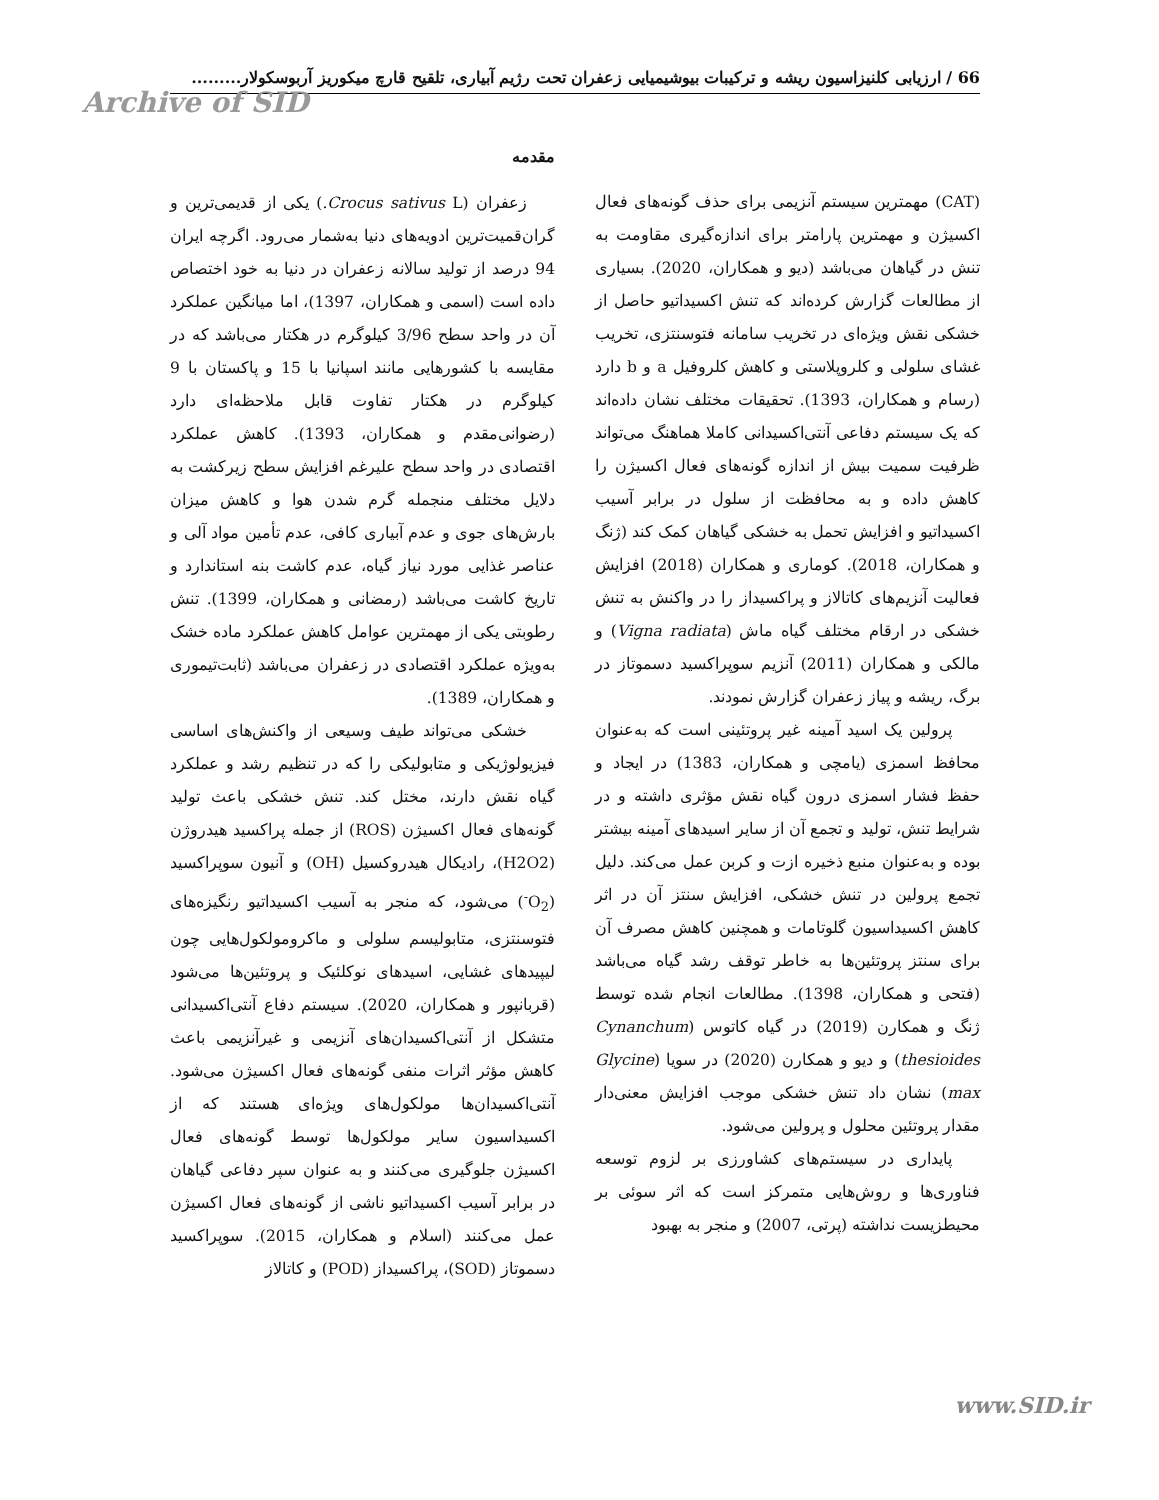66 / ارزیابی کلنیزاسیون ریشه و ترکیبات بیوشیمیایی زعفران تحت رژیم آبیاری، تلقیح قارچ میکوریز آربوسکولار.........
Archive of SID
مقدمه
زعفران (Crocus sativus L.) یکی از قدیمی‌ترین و گران‌قمیت‌ترین ادویه‌های دنیا به‌شمار می‌رود. اگرچه ایران 94 درصد از تولید سالانه زعفران در دنیا به خود اختصاص داده است (اسمی و همکاران، 1397)، اما میانگین عملکرد آن در واحد سطح 3/96 کیلوگرم در هکتار می‌باشد که در مقایسه با کشورهایی مانند اسپانیا با 15 و پاکستان با 9 کیلوگرم در هکتار تفاوت قابل ملاحظه‌ای دارد (رضوانی‌مقدم و همکاران، 1393). کاهش عملکرد اقتصادی در واحد سطح علیرغم افزایش سطح زیرکشت به دلایل مختلف منجمله گرم شدن هوا و کاهش میزان بارش‌های جوی و عدم آبیاری کافی، عدم تأمین مواد آلی و عناصر غذایی مورد نیاز گیاه، عدم کاشت بنه استاندارد و تاریخ کاشت می‌باشد (رمضانی و همکاران، 1399). تنش رطوبتی یکی از مهمترین عوامل کاهش عملکرد ماده خشک به‌ویژه عملکرد اقتصادی در زعفران می‌باشد (ثابت‌تیموری و همکاران، 1389).
خشکی می‌تواند طیف وسیعی از واکنش‌های اساسی فیزیولوژیکی و متابولیکی را که در تنظیم رشد و عملکرد گیاه نقش دارند، مختل کند. تنش خشکی باعث تولید گونه‌های فعال اکسیژن (ROS) از جمله پراکسید هیدروژن (H2O2)، رادیکال هیدروکسیل (OH) و آنیون سوپراکسید (O<sub>2</sub><sup>-</sup>) می‌شود، که منجر به آسیب اکسیداتیو رنگیزه‌های فتوسنتزی، متابولیسم سلولی و ماکرومولکول‌هایی چون لیپیدهای غشایی، اسیدهای نوکلئیک و پروتئین‌ها می‌شود (قربانپور و همکاران، 2020). سیستم دفاع آنتی‌اکسیدانی متشکل از آنتی‌اکسیدان‌های آنزیمی و غیرآنزیمی باعث کاهش مؤثر اثرات منفی گونه‌های فعال اکسیژن می‌شود. آنتی‌اکسیدان‌ها مولکول‌های ویژه‌ای هستند که از اکسیداسیون سایر مولکول‌ها توسط گونه‌های فعال اکسیژن جلوگیری می‌کنند و به عنوان سپر دفاعی گیاهان در برابر آسیب اکسیداتیو ناشی از گونه‌های فعال اکسیژن عمل می‌کنند (اسلام و همکاران، 2015). سوپراکسید دسموتاز (SOD)، پراکسیداز (POD) و کاتالاز
(CAT) مهمترین سیستم آنزیمی برای حذف گونه‌های فعال اکسیژن و مهمترین پارامتر برای اندازه‌گیری مقاومت به تنش در گیاهان می‌باشد (دیو و همکاران، 2020). بسیاری از مطالعات گزارش کرده‌اند که تنش اکسیداتیو حاصل از خشکی نقش ویژه‌ای در تخریب سامانه فتوسنتزی، تخریب غشای سلولی و کلروپلاستی و کاهش کلروفیل a و b دارد (رسام و همکاران، 1393). تحقیقات مختلف نشان داده‌اند که یک سیستم دفاعی آنتی‌اکسیدانی کاملا هماهنگ می‌تواند ظرفیت سمیت بیش از اندازه گونه‌های فعال اکسیژن را کاهش داده و به محافظت از سلول در برابر آسیب اکسیداتیو و افزایش تحمل به خشکی گیاهان کمک کند (ژنگ و همکاران، 2018). کوماری و همکاران (2018) افزایش فعالیت آنزیم‌های کاتالاز و پراکسیداز را در واکنش به تنش خشکی در ارقام مختلف گیاه ماش (Vigna radiata) و مالکی و همکاران (2011) آنزیم سوپراکسید دسموتاز در برگ، ریشه و پیاز زعفران گزارش نمودند.
پرولین یک اسید آمینه غیر پروتئینی است که به‌عنوان محافظ اسمزی (یامچی و همکاران، 1383) در ایجاد و حفظ فشار اسمزی درون گیاه نقش مؤثری داشته و در شرایط تنش، تولید و تجمع آن از سایر اسیدهای آمینه بیشتر بوده و به‌عنوان منبع ذخیره ازت و کربن عمل می‌کند. دلیل تجمع پرولین در تنش خشکی، افزایش سنتز آن در اثر کاهش اکسیداسیون گلوتامات و همچنین کاهش مصرف آن برای سنتز پروتئین‌ها به خاطر توقف رشد گیاه می‌باشد (فتحی و همکاران، 1398). مطالعات انجام شده توسط ژنگ و همکارن (2019) در گیاه کاتوس (Cynanchum thesioides) و دیو و همکارن (2020) در سویا (Glycine max) نشان داد تنش خشکی موجب افزایش معنی‌دار مقدار پروتئین محلول و پرولین می‌شود.
پایداری در سیستم‌های کشاورزی بر لزوم توسعه فناوری‌ها و روش‌هایی متمرکز است که اثر سوئی بر محیطزیست نداشته (پرتی، 2007) و منجر به بهبود
www.SID.ir